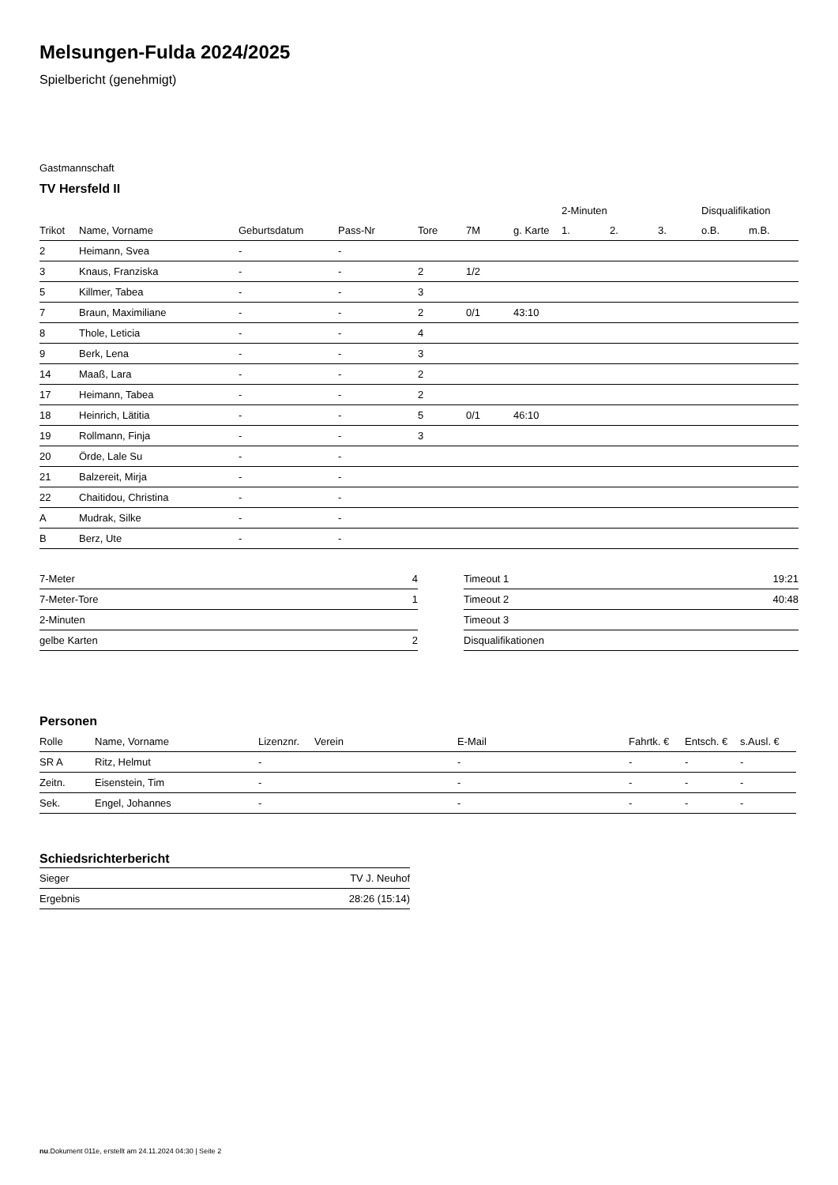Melsungen-Fulda 2024/2025
Spielbericht (genehmigt)
Gastmannschaft
TV Hersfeld II
| | | | | | | | 2-Minuten | | | Disqualifikation | |
| Trikot | Name, Vorname | Geburtsdatum | Pass-Nr | Tore | 7M | g. Karte | 1. | 2. | 3. | o.B. | m.B. |
| 2 | Heimann, Svea | - | - | | | | | | | | |
| 3 | Knaus, Franziska | - | - | 2 | 1/2 | | | | | | |
| 5 | Killmer, Tabea | - | - | 3 | | | | | | | |
| 7 | Braun, Maximiliane | - | - | 2 | 0/1 | 43:10 | | | | | |
| 8 | Thole, Leticia | - | - | 4 | | | | | | | |
| 9 | Berk, Lena | - | - | 3 | | | | | | | |
| 14 | Maaß, Lara | - | - | 2 | | | | | | | |
| 17 | Heimann, Tabea | - | - | 2 | | | | | | | |
| 18 | Heinrich, Lätitia | - | - | 5 | 0/1 | 46:10 | | | | | |
| 19 | Rollmann, Finja | - | - | 3 | | | | | | | |
| 20 | Örde, Lale Su | - | - | | | | | | | | |
| 21 | Balzereit, Mirja | - | - | | | | | | | | |
| 22 | Chaitidou, Christina | - | - | | | | | | | | |
| A | Mudrak, Silke | - | - | | | | | | | | |
| B | Berz, Ute | - | - | | | | | | | | |
| 7-Meter | 4 |
| 7-Meter-Tore | 1 |
| 2-Minuten | |
| gelbe Karten | 2 |
| Timeout 1 | 19:21 |
| Timeout 2 | 40:48 |
| Timeout 3 | |
| Disqualifikationen | |
Personen
| Rolle | Name, Vorname | Lizenznr. | Verein | E-Mail | Fahrtk. € | Entsch. € | s.Ausl. € |
| --- | --- | --- | --- | --- | --- | --- | --- |
| SR A | Ritz, Helmut | - | | - | - | - | - |
| Zeitn. | Eisenstein, Tim | - | | - | - | - | - |
| Sek. | Engel, Johannes | - | | - | - | - | - |
Schiedsrichterbericht
| Sieger | TV J. Neuhof |
| Ergebnis | 28:26 (15:14) |
nu.Dokument 011e, erstellt am 24.11.2024 04:30 | Seite 2